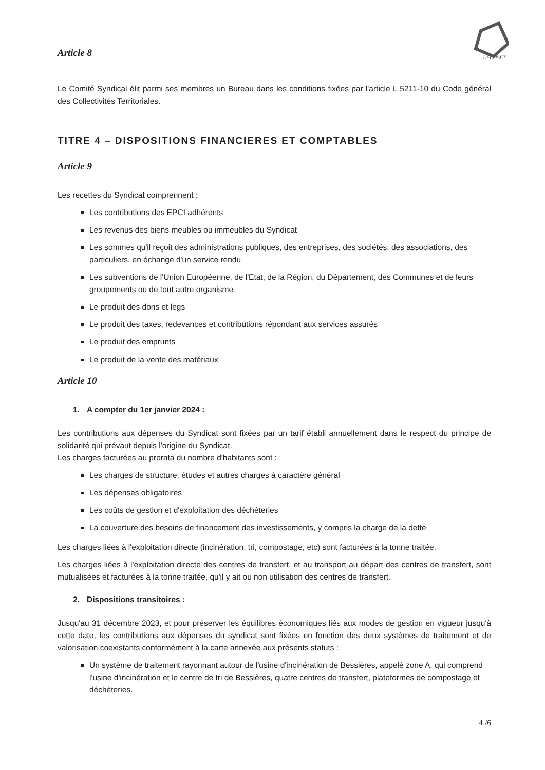DECOSET
Article 8
Le Comité Syndical élit parmi ses membres un Bureau dans les conditions fixées par l'article L 5211-10 du Code général des Collectivités Territoriales.
TITRE 4 – DISPOSITIONS FINANCIERES ET COMPTABLES
Article 9
Les recettes du Syndicat comprennent :
Les contributions des EPCI adhérents
Les revenus des biens meubles ou immeubles du Syndicat
Les sommes qu'il reçoit des administrations publiques, des entreprises, des sociétés, des associations, des particuliers, en échange d'un service rendu
Les subventions de l'Union Européenne, de l'Etat, de la Région, du Département, des Communes et de leurs groupements ou de tout autre organisme
Le produit des dons et legs
Le produit des taxes, redevances et contributions répondant aux services assurés
Le produit des emprunts
Le produit de la vente des matériaux
Article 10
1. A compter du 1er janvier 2024 :
Les contributions aux dépenses du Syndicat sont fixées par un tarif établi annuellement dans le respect du principe de solidarité qui prévaut depuis l'origine du Syndicat.
Les charges facturées au prorata du nombre d'habitants sont :
Les charges de structure, études et autres charges à caractère général
Les dépenses obligatoires
Les coûts de gestion et d'exploitation des déchèteries
La couverture des besoins de financement des investissements, y compris la charge de la dette
Les charges liées à l'exploitation directe (incinération, tri, compostage, etc) sont facturées à la tonne traitée.
Les charges liées à l'exploitation directe des centres de transfert, et au transport au départ des centres de transfert, sont mutualisées et facturées à la tonne traitée, qu'il y ait ou non utilisation des centres de transfert.
2. Dispositions transitoires :
Jusqu'au 31 décembre 2023, et pour préserver les équilibres économiques liés aux modes de gestion en vigueur jusqu'à cette date, les contributions aux dépenses du syndicat sont fixées en fonction des deux systèmes de traitement et de valorisation coexistants conformément à la carte annexée aux présents statuts :
Un système de traitement rayonnant autour de l'usine d'incinération de Bessières, appelé zone A, qui comprend l'usine d'incinération et le centre de tri de Bessières, quatre centres de transfert, plateformes de compostage et déchèteries.
4 /6